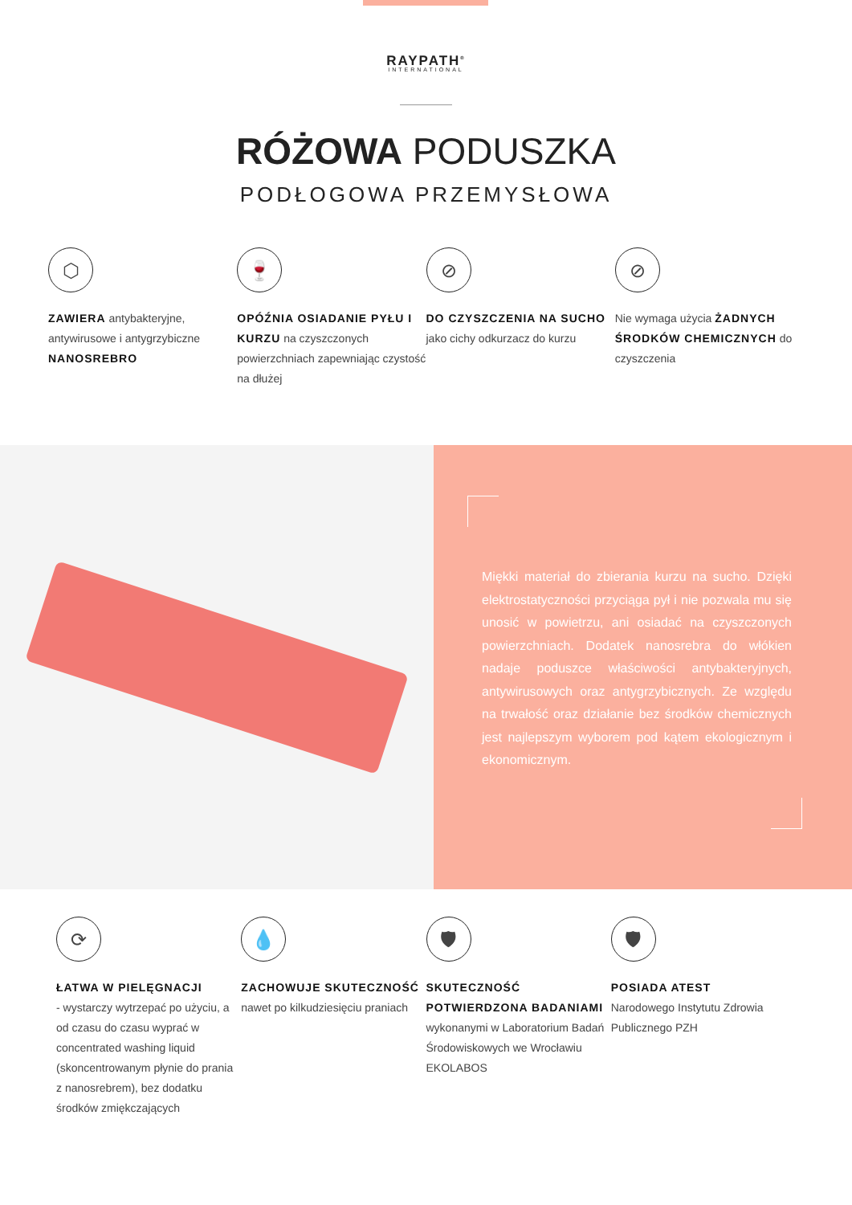RAYPATH<sup>®</sup>
INTERNATIONAL
RÓŻOWA PODUSZKA
PODŁOGOWA PRZEMYSŁOWA
⬡
ZAWIERA antybakteryjne, antywirusowe i antygrzybiczne NANOSREBRO
🍷
OPÓŹNIA OSIADANIE PYŁU I KURZU na czyszczonych powierzchniach zapewniając czystość na dłużej
⊘
DO CZYSZCZENIA NA SUCHO jako cichy odkurzacz do kurzu
⊘
Nie wymaga użycia ŻADNYCH ŚRODKÓW CHEMICZNYCH do czyszczenia
Miękki materiał do zbierania kurzu na sucho. Dzięki elektrostatyczności przyciąga pył i nie pozwala mu się unosić w powietrzu, ani osiadać na czyszczonych powierzchniach. Dodatek nanosrebra do włókien nadaje poduszce właściwości antybakteryjnych, antywirusowych oraz antygrzybicznych. Ze względu na trwałość oraz działanie bez środków chemicznych jest najlepszym wyborem pod kątem ekologicznym i ekonomicznym.
⟳
ŁATWA W PIELĘGNACJI
- wystarczy wytrzepać po użyciu, a od czasu do czasu wyprać w concentrated washing liquid (skoncentrowanym płynie do prania z nanosrebrem), bez dodatku środków zmiękczających
💧
ZACHOWUJE SKUTECZNOŚĆ nawet po kilkudziesięciu praniach
🛡
SKUTECZNOŚĆ POTWIERDZONA BADANIAMI wykonanymi w Laboratorium Badań Środowiskowych we Wrocławiu EKOLABOS
🛡
POSIADA ATEST
Narodowego Instytutu Zdrowia Publicznego PZH